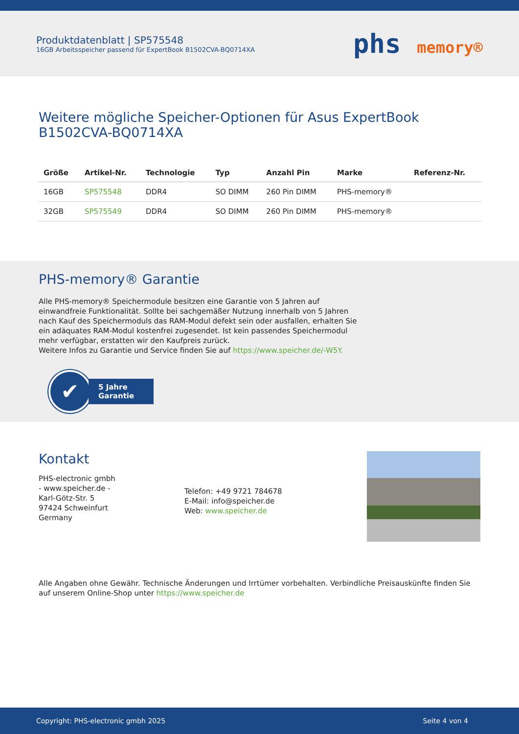Produktdatenblatt | SP575548
16GB Arbeitsspeicher passend für ExpertBook B1502CVA-BQ0714XA
phs memory®
Weitere mögliche Speicher-Optionen für Asus ExpertBook B1502CVA-BQ0714XA
| Größe | Artikel-Nr. | Technologie | Typ | Anzahl Pin | Marke | Referenz-Nr. |
| --- | --- | --- | --- | --- | --- | --- |
| 16GB | SP575548 | DDR4 | SO DIMM | 260 Pin DIMM | PHS-memory® | |
| 32GB | SP575549 | DDR4 | SO DIMM | 260 Pin DIMM | PHS-memory® | |
PHS-memory® Garantie
Alle PHS-memory® Speichermodule besitzen eine Garantie von 5 Jahren auf einwandfreie Funktionalität. Sollte bei sachgemäßer Nutzung innerhalb von 5 Jahren nach Kauf des Speichermoduls das RAM-Modul defekt sein oder ausfallen, erhalten Sie ein adäquates RAM-Modul kostenfrei zugesendet. Ist kein passendes Speichermodul mehr verfügbar, erstatten wir den Kaufpreis zurück.
Weitere Infos zu Garantie und Service finden Sie auf https://www.speicher.de/-W5Y.
✔
5 Jahre
Garantie
Kontakt
PHS-electronic gmbh
- www.speicher.de -
Karl-Götz-Str. 5
97424 Schweinfurt
Germany
Telefon: +49 9721 784678
E-Mail: info@speicher.de
Web: www.speicher.de
Alle Angaben ohne Gewähr. Technische Änderungen und Irrtümer vorbehalten. Verbindliche Preisauskünfte finden Sie auf unserem Online-Shop unter https://www.speicher.de
Copyright: PHS-electronic gmbh 2025 Seite 4 von 4